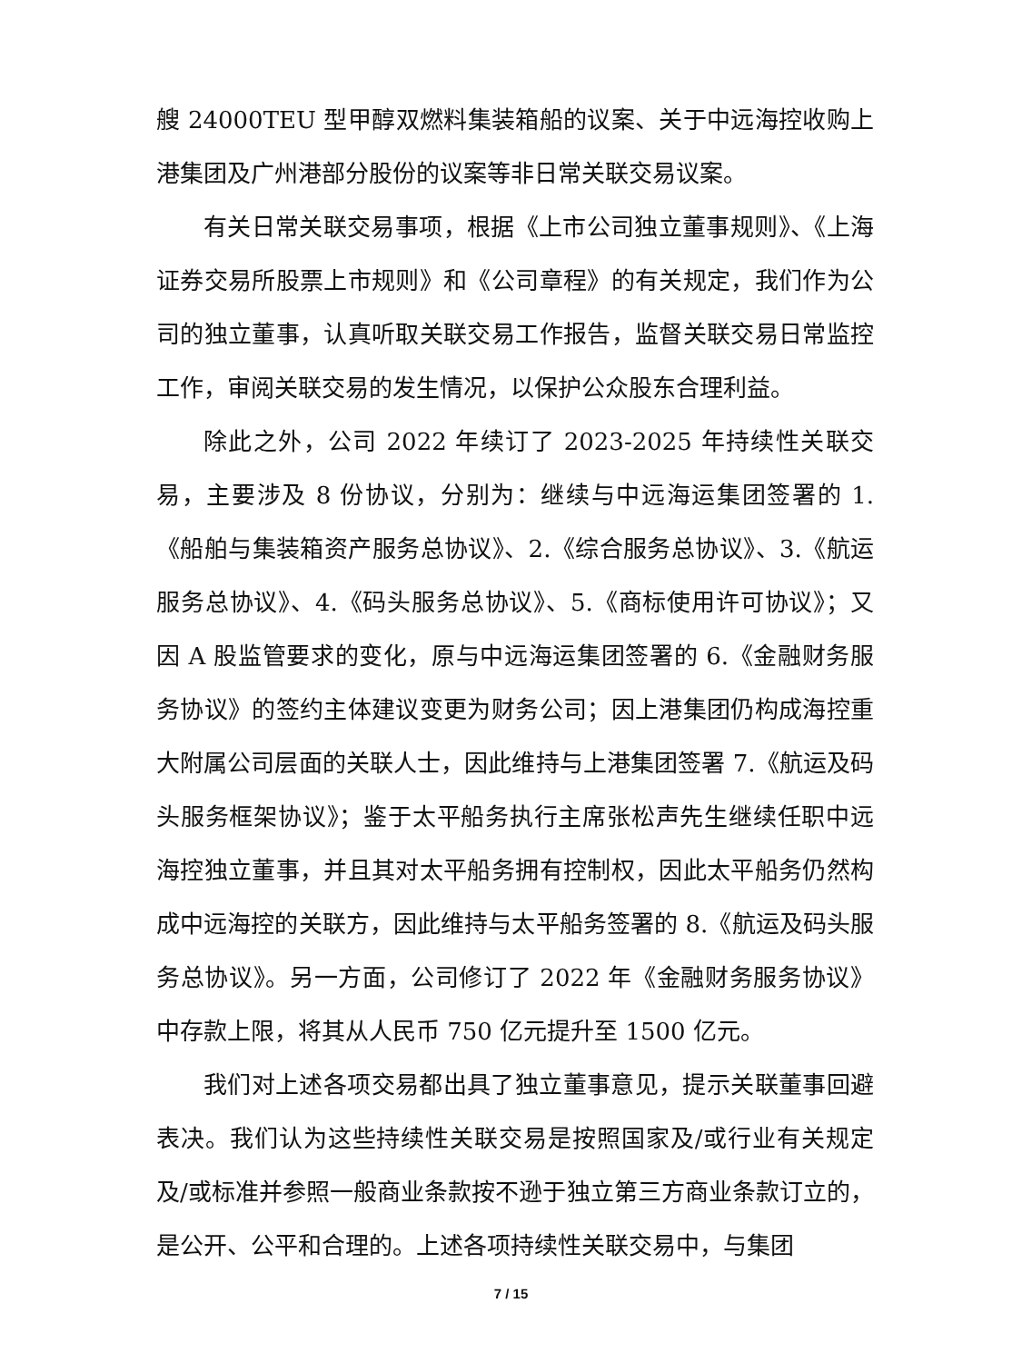艘 24000TEU 型甲醇双燃料集装箱船的议案、关于中远海控收购上港集团及广州港部分股份的议案等非日常关联交易议案。
有关日常关联交易事项，根据《上市公司独立董事规则》、《上海证券交易所股票上市规则》和《公司章程》的有关规定，我们作为公司的独立董事，认真听取关联交易工作报告，监督关联交易日常监控工作，审阅关联交易的发生情况，以保护公众股东合理利益。
除此之外，公司 2022 年续订了 2023-2025 年持续性关联交易，主要涉及 8 份协议，分别为：继续与中远海运集团签署的 1.《船舶与集装箱资产服务总协议》、2.《综合服务总协议》、3.《航运服务总协议》、4.《码头服务总协议》、5.《商标使用许可协议》；又因 A 股监管要求的变化，原与中远海运集团签署的 6.《金融财务服务协议》的签约主体建议变更为财务公司；因上港集团仍构成海控重大附属公司层面的关联人士，因此维持与上港集团签署 7.《航运及码头服务框架协议》；鉴于太平船务执行主席张松声先生继续任职中远海控独立董事，并且其对太平船务拥有控制权，因此太平船务仍然构成中远海控的关联方，因此维持与太平船务签署的 8.《航运及码头服务总协议》。另一方面，公司修订了 2022 年《金融财务服务协议》中存款上限，将其从人民币 750 亿元提升至 1500 亿元。
我们对上述各项交易都出具了独立董事意见，提示关联董事回避表决。我们认为这些持续性关联交易是按照国家及/或行业有关规定及/或标准并参照一般商业条款按不逊于独立第三方商业条款订立的，是公开、公平和合理的。上述各项持续性关联交易中，与集团
7 / 15